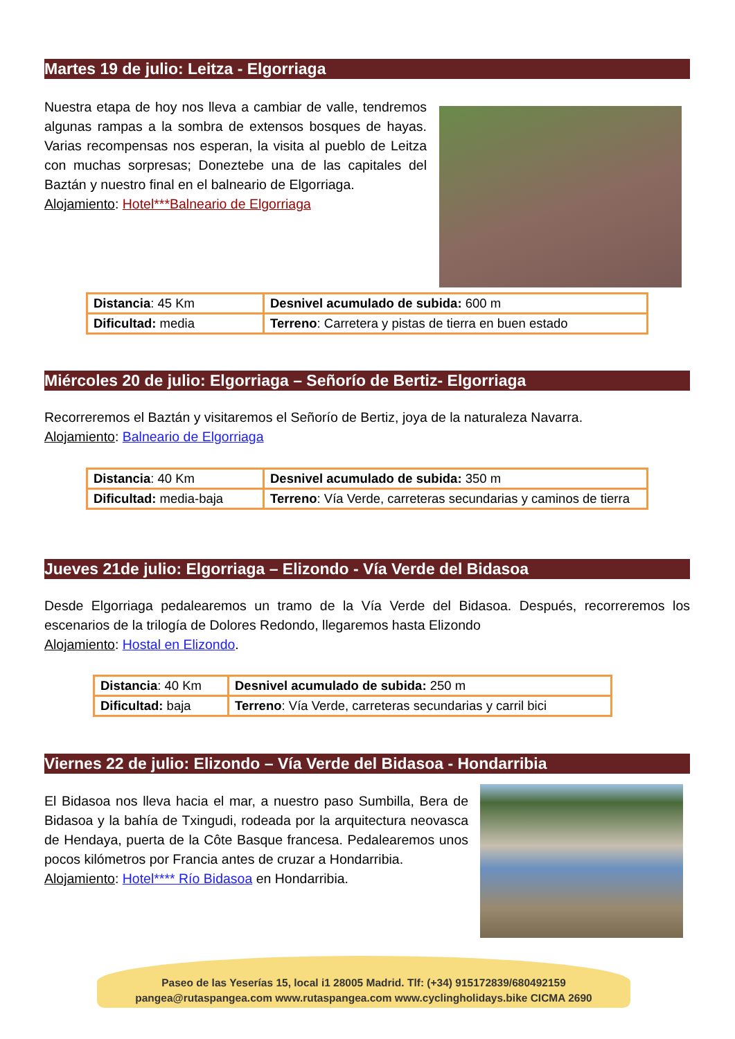Martes 19 de julio: Leitza - Elgorriaga
Nuestra etapa de hoy nos lleva a cambiar de valle, tendremos algunas rampas a la sombra de extensos bosques de hayas. Varias recompensas nos esperan, la visita al pueblo de Leitza con muchas sorpresas; Doneztebe una de las capitales del Baztán y nuestro final en el balneario de Elgorriaga.
Alojamiento: Hotel***Balneario de Elgorriaga
| Distancia : 45 Km | Desnivel acumulado de subida: 600 m |
| Dificultad: media | Terreno : Carretera y pistas de tierra en buen estado |
Miércoles 20 de julio: Elgorriaga – Señorío de Bertiz- Elgorriaga
Recorreremos el Baztán y visitaremos el Señorío de Bertiz, joya de la naturaleza Navarra.
Alojamiento: Balneario de Elgorriaga
| Distancia : 40 Km | Desnivel acumulado de subida: 350 m |
| Dificultad: media-baja | Terreno : Vía Verde, carreteras secundarias y caminos de tierra |
Jueves 21de julio: Elgorriaga – Elizondo - Vía Verde del Bidasoa
Desde Elgorriaga pedalearemos un tramo de la Vía Verde del Bidasoa. Después, recorreremos los escenarios de la trilogía de Dolores Redondo, llegaremos hasta Elizondo
Alojamiento: Hostal en Elizondo.
| Distancia : 40 Km | Desnivel acumulado de subida: 250 m |
| Dificultad: baja | Terreno : Vía Verde, carreteras secundarias y carril bici |
Viernes 22 de julio: Elizondo – Vía Verde del Bidasoa - Hondarribia
El Bidasoa nos lleva hacia el mar, a nuestro paso Sumbilla, Bera de Bidasoa y la bahía de Txingudi, rodeada por la arquitectura neovasca de Hendaya, puerta de la Côte Basque francesa. Pedalearemos unos pocos kilómetros por Francia antes de cruzar a Hondarribia.
Alojamiento: Hotel**** Río Bidasoa en Hondarribia.
Paseo de las Yeserías 15, local i1 28005 Madrid. Tlf: (+34) 915172839/680492159
pangea@rutaspangea.com www.rutaspangea.com www.cyclingholidays.bike CICMA 2690